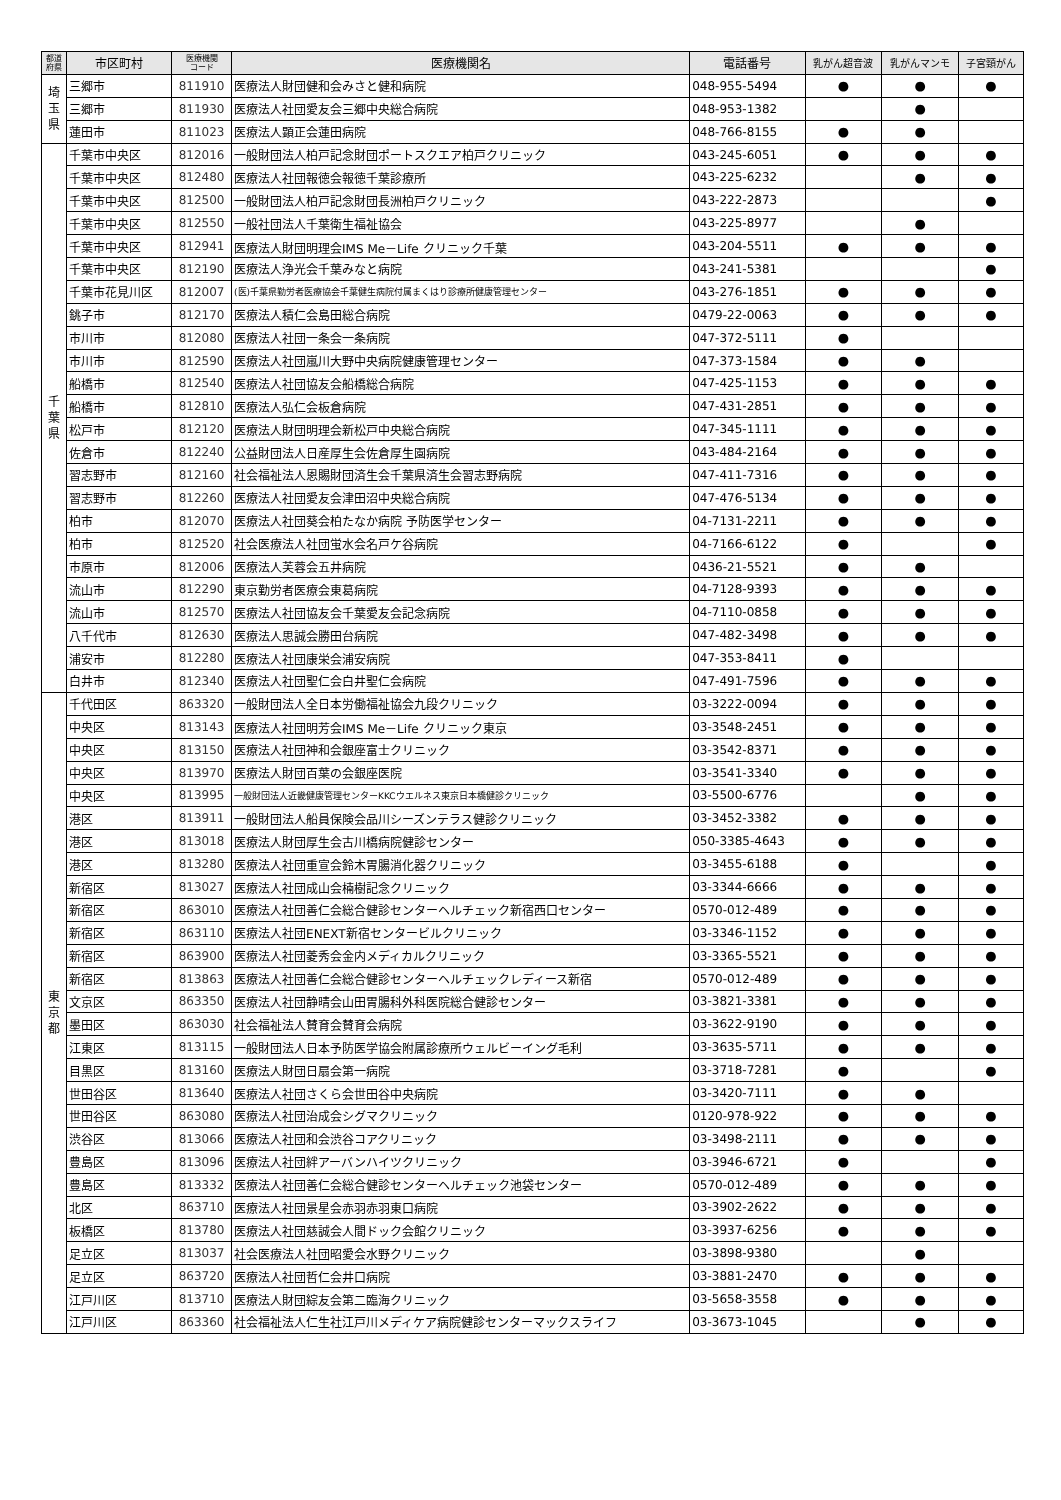| 都道 府県 | 市区町村 | 医療機関 コード | 医療機関名 | 電話番号 | 乳がん超音波 | 乳がんマンモ | 子宮頸がん |
| --- | --- | --- | --- | --- | --- | --- | --- |
| 埼 玉 県 | 三郷市 | 811910 | 医療法人財団健和会みさと健和病院 | 048-955-5494 | ● | ● | ● |
| | 三郷市 | 811930 | 医療法人社団愛友会三郷中央総合病院 | 048-953-1382 | | ● | |
| | 蓮田市 | 811023 | 医療法人顕正会蓮田病院 | 048-766-8155 | ● | ● | |
| 千 葉 県 | 千葉市中央区 | 812016 | 一般財団法人柏戸記念財団ポートスクエア柏戸クリニック | 043-245-6051 | ● | ● | ● |
| | 千葉市中央区 | 812480 | 医療法人社団報徳会報徳千葉診療所 | 043-225-6232 | | ● | ● |
| | 千葉市中央区 | 812500 | 一般財団法人柏戸記念財団長洲柏戸クリニック | 043-222-2873 | | | ● |
| | 千葉市中央区 | 812550 | 一般社団法人千葉衛生福祉協会 | 043-225-8977 | | ● | |
| | 千葉市中央区 | 812941 | 医療法人財団明理会IMS Me－Life クリニック千葉 | 043-204-5511 | ● | ● | ● |
| | 千葉市中央区 | 812190 | 医療法人浄光会千葉みなと病院 | 043-241-5381 | | | ● |
| | 千葉市花見川区 | 812007 | (医)千葉県勤労者医療協会千葉健生病院付属まくはり診療所健康管理センター | 043-276-1851 | ● | ● | ● |
| | 銚子市 | 812170 | 医療法人積仁会島田総合病院 | 0479-22-0063 | ● | ● | ● |
| | 市川市 | 812080 | 医療法人社団一条会一条病院 | 047-372-5111 | ● | | |
| | 市川市 | 812590 | 医療法人社団嵐川大野中央病院健康管理センター | 047-373-1584 | ● | ● | |
| | 船橋市 | 812540 | 医療法人社団協友会船橋総合病院 | 047-425-1153 | ● | ● | ● |
| | 船橋市 | 812810 | 医療法人弘仁会板倉病院 | 047-431-2851 | ● | ● | ● |
| | 松戸市 | 812120 | 医療法人財団明理会新松戸中央総合病院 | 047-345-1111 | ● | ● | ● |
| | 佐倉市 | 812240 | 公益財団法人日産厚生会佐倉厚生園病院 | 043-484-2164 | ● | ● | ● |
| | 習志野市 | 812160 | 社会福祉法人恩賜財団済生会千葉県済生会習志野病院 | 047-411-7316 | ● | ● | ● |
| | 習志野市 | 812260 | 医療法人社団愛友会津田沼中央総合病院 | 047-476-5134 | ● | ● | ● |
| | 柏市 | 812070 | 医療法人社団葵会柏たなか病院 予防医学センター | 04-7131-2211 | ● | ● | ● |
| | 柏市 | 812520 | 社会医療法人社団蛍水会名戸ケ谷病院 | 04-7166-6122 | ● | | ● |
| | 市原市 | 812006 | 医療法人芙蓉会五井病院 | 0436-21-5521 | ● | ● | |
| | 流山市 | 812290 | 東京勤労者医療会東葛病院 | 04-7128-9393 | ● | ● | ● |
| | 流山市 | 812570 | 医療法人社団協友会千葉愛友会記念病院 | 04-7110-0858 | ● | ● | ● |
| | 八千代市 | 812630 | 医療法人思誠会勝田台病院 | 047-482-3498 | ● | ● | ● |
| | 浦安市 | 812280 | 医療法人社団康栄会浦安病院 | 047-353-8411 | ● | | |
| | 白井市 | 812340 | 医療法人社団聖仁会白井聖仁会病院 | 047-491-7596 | ● | ● | ● |
| 東 京 都 | 千代田区 | 863320 | 一般財団法人全日本労働福祉協会九段クリニック | 03-3222-0094 | ● | ● | ● |
| | 中央区 | 813143 | 医療法人社団明芳会IMS Me－Life クリニック東京 | 03-3548-2451 | ● | ● | ● |
| | 中央区 | 813150 | 医療法人社団神和会銀座富士クリニック | 03-3542-8371 | ● | ● | ● |
| | 中央区 | 813970 | 医療法人財団百葉の会銀座医院 | 03-3541-3340 | ● | ● | ● |
| | 中央区 | 813995 | 一般財団法人近畿健康管理センターKKCウエルネス東京日本橋健診クリニック | 03-5500-6776 | | ● | ● |
| | 港区 | 813911 | 一般財団法人船員保険会品川シーズンテラス健診クリニック | 03-3452-3382 | ● | ● | ● |
| | 港区 | 813018 | 医療法人財団厚生会古川橋病院健診センター | 050-3385-4643 | ● | ● | ● |
| | 港区 | 813280 | 医療法人社団重宣会鈴木胃腸消化器クリニック | 03-3455-6188 | ● | | ● |
| | 新宿区 | 813027 | 医療法人社団成山会楠樹記念クリニック | 03-3344-6666 | ● | ● | ● |
| | 新宿区 | 863010 | 医療法人社団善仁会総合健診センターヘルチェック新宿西口センター | 0570-012-489 | ● | ● | ● |
| | 新宿区 | 863110 | 医療法人社団ENEXT新宿センタービルクリニック | 03-3346-1152 | ● | ● | ● |
| | 新宿区 | 863900 | 医療法人社団菱秀会金内メディカルクリニック | 03-3365-5521 | ● | ● | ● |
| | 新宿区 | 813863 | 医療法人社団善仁会総合健診センターヘルチェックレディース新宿 | 0570-012-489 | ● | ● | ● |
| | 文京区 | 863350 | 医療法人社団静晴会山田胃腸科外科医院総合健診センター | 03-3821-3381 | ● | ● | ● |
| | 墨田区 | 863030 | 社会福祉法人賛育会賛育会病院 | 03-3622-9190 | ● | ● | ● |
| | 江東区 | 813115 | 一般財団法人日本予防医学協会附属診療所ウェルビーイング毛利 | 03-3635-5711 | ● | ● | ● |
| | 目黒区 | 813160 | 医療法人財団日扇会第一病院 | 03-3718-7281 | ● | | ● |
| | 世田谷区 | 813640 | 医療法人社団さくら会世田谷中央病院 | 03-3420-7111 | ● | ● | |
| | 世田谷区 | 863080 | 医療法人社団治成会シグマクリニック | 0120-978-922 | ● | ● | ● |
| | 渋谷区 | 813066 | 医療法人社団和会渋谷コアクリニック | 03-3498-2111 | ● | ● | ● |
| | 豊島区 | 813096 | 医療法人社団絆アーバンハイツクリニック | 03-3946-6721 | ● | | ● |
| | 豊島区 | 813332 | 医療法人社団善仁会総合健診センターヘルチェック池袋センター | 0570-012-489 | ● | ● | ● |
| | 北区 | 863710 | 医療法人社団景星会赤羽赤羽東口病院 | 03-3902-2622 | ● | ● | ● |
| | 板橋区 | 813780 | 医療法人社団慈誠会人間ドック会館クリニック | 03-3937-6256 | ● | ● | ● |
| | 足立区 | 813037 | 社会医療法人社団昭愛会水野クリニック | 03-3898-9380 | | ● | |
| | 足立区 | 863720 | 医療法人社団哲仁会井口病院 | 03-3881-2470 | ● | ● | ● |
| | 江戸川区 | 813710 | 医療法人財団綜友会第二臨海クリニック | 03-5658-3558 | ● | ● | ● |
| | 江戸川区 | 863360 | 社会福祉法人仁生社江戸川メディケア病院健診センターマックスライフ | 03-3673-1045 | | ● | ● |